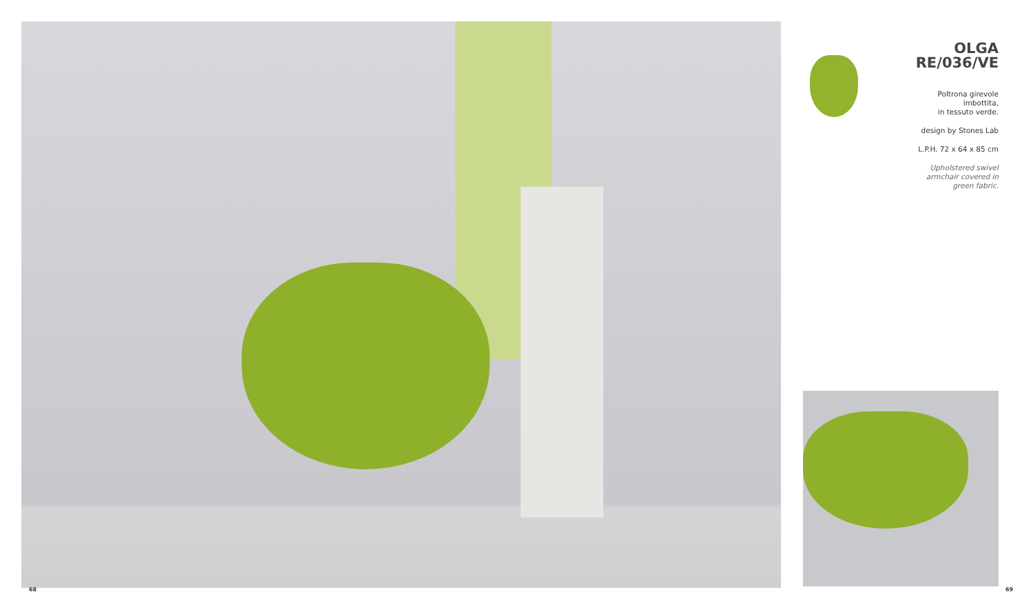OLGA
RE/036/VE
Poltrona girevole
imbottita,
in tessuto verde.
design by Stones Lab
L.P.H. 72 x 64 x 85 cm
Upholstered swivel
armchair covered in
green fabric.
68 69